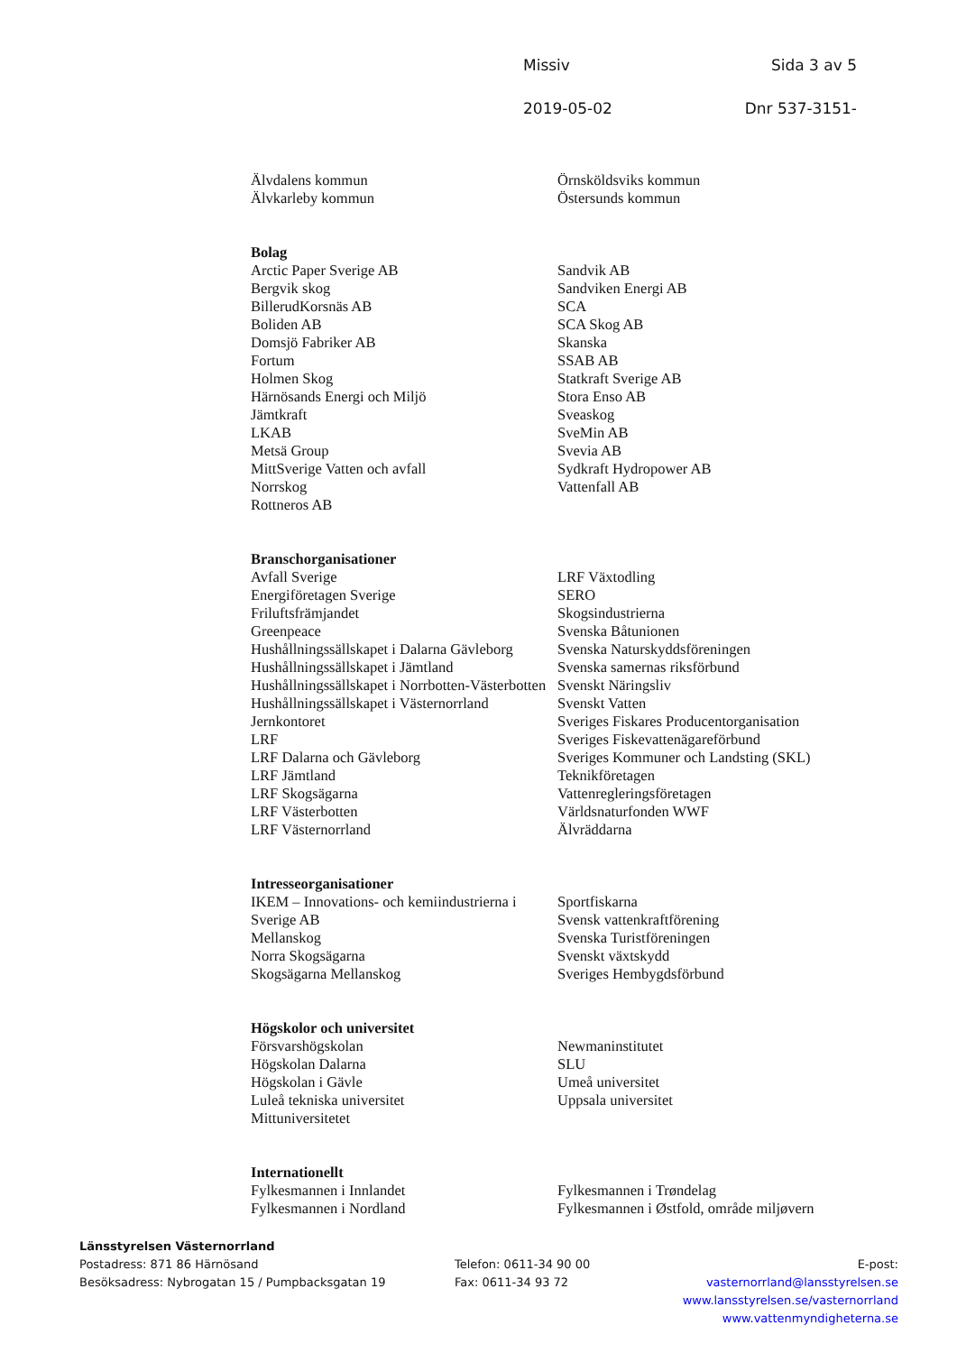Missiv Sida 3 av 5
2019-05-02 Dnr 537-3151-
Älvdalens kommun
Älvkarleby kommun
Örnsköldsviks kommun
Östersunds kommun
Bolag
Arctic Paper Sverige AB
Bergvik skog
BillerudKorsnäs AB
Boliden AB
Domsjö Fabriker AB
Fortum
Holmen Skog
Härnösands Energi och Miljö
Jämtkraft
LKAB
Metsä Group
MittSverige Vatten och avfall
Norrskog
Rottneros AB
Sandvik AB
Sandviken Energi AB
SCA
SCA Skog AB
Skanska
SSAB AB
Statkraft Sverige AB
Stora Enso AB
Sveaskog
SveMin AB
Svevia AB
Sydkraft Hydropower AB
Vattenfall AB
Branschorganisationer
Avfall Sverige
Energiföretagen Sverige
Friluftsfrämjandet
Greenpeace
Hushållningssällskapet i Dalarna Gävleborg
Hushållningssällskapet i Jämtland
Hushållningssällskapet i Norrbotten-Västerbotten
Hushållningssällskapet i Västernorrland
Jernkontoret
LRF
LRF Dalarna och Gävleborg
LRF Jämtland
LRF Skogsägarna
LRF Västerbotten
LRF Västernorrland
LRF Växtodling
SERO
Skogsindustrierna
Svenska Båtunionen
Svenska Naturskyddsföreningen
Svenska samernas riksförbund
Svenskt Näringsliv
Svenskt Vatten
Sveriges Fiskares Producentorganisation
Sveriges Fiskevattenägareförbund
Sveriges Kommuner och Landsting (SKL)
Teknikföretagen
Vattenregleringsföretagen
Världsnaturfonden WWF
Älvräddarna
Intresseorganisationer
IKEM – Innovations- och kemiindustrierna i Sverige AB
Mellanskog
Norra Skogsägarna
Skogsägarna Mellanskog
Sportfiskarna
Svensk vattenkraftförening
Svenska Turistföreningen
Svenskt växtskydd
Sveriges Hembygdsförbund
Högskolor och universitet
Försvarshögskolan
Högskolan Dalarna
Högskolan i Gävle
Luleå tekniska universitet
Mittuniversitetet
Newmaninstitutet
SLU
Umeå universitet
Uppsala universitet
Internationellt
Fylkesmannen i Innlandet
Fylkesmannen i Nordland
Fylkesmannen i Trøndelag
Fylkesmannen i Østfold, område miljøvern
Länsstyrelsen Västernorrland
Postadress: 871 86 Härnösand
Besöksadress: Nybrogatan 15 / Pumpbacksgatan 19
Telefon: 0611-34 90 00
Fax: 0611-34 93 72
E-post: vasternorrland@lansstyrelsen.se
www.lansstyrelsen.se/vasternorrland
www.vattenmyndigheterna.se